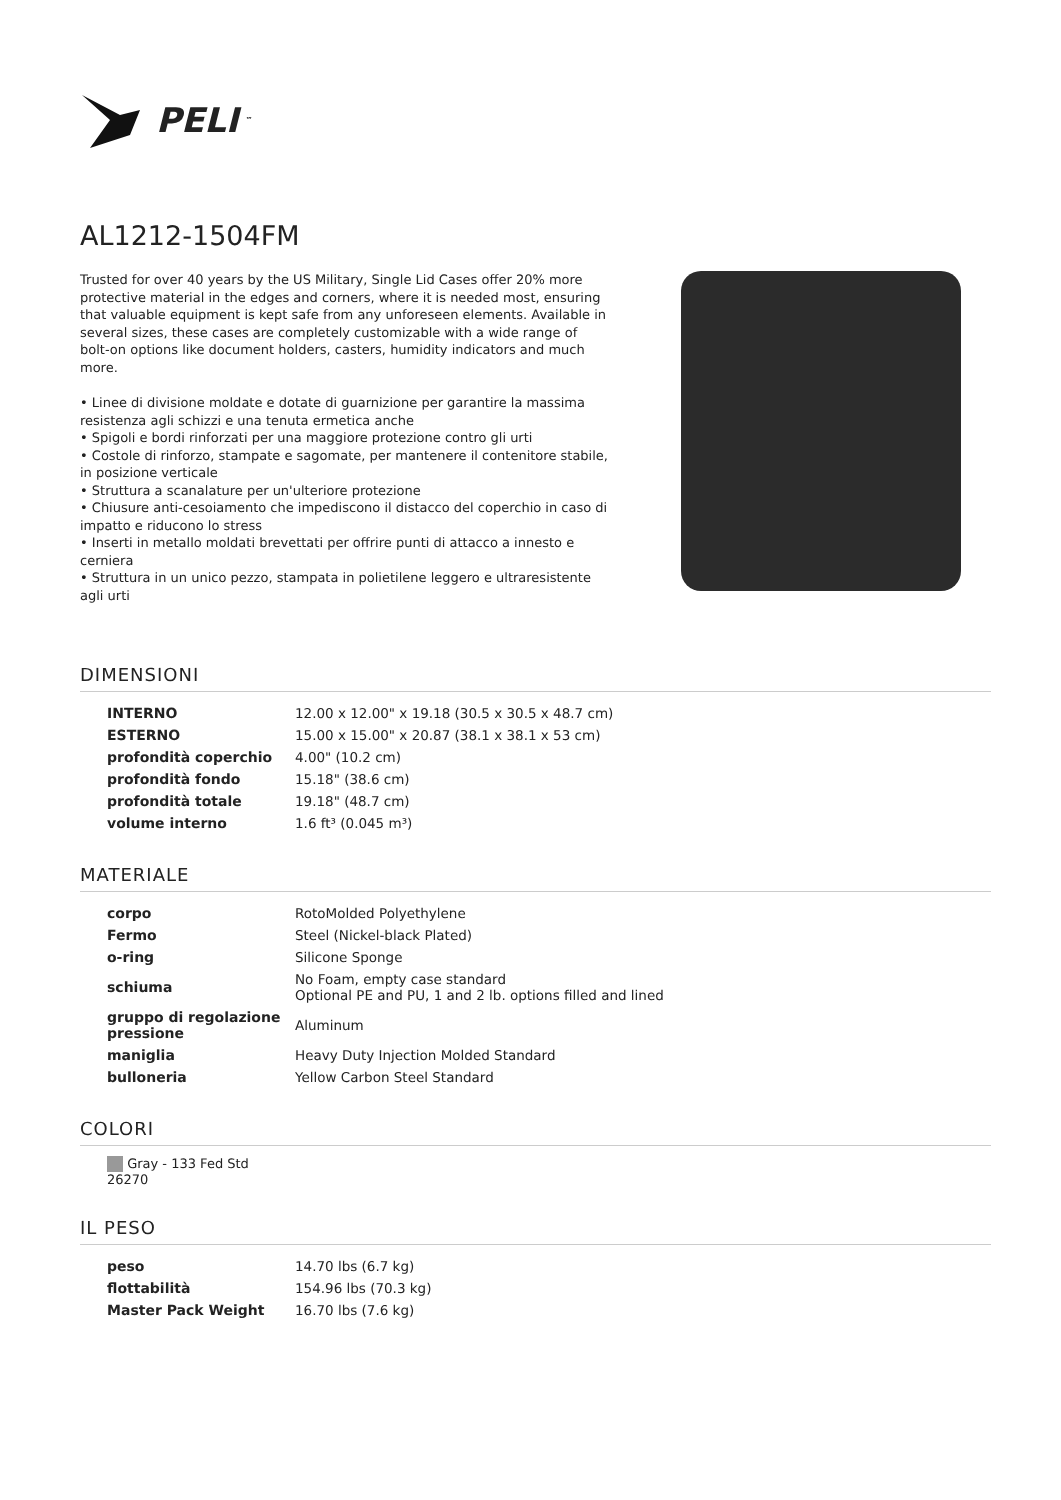PELI<sup>™</sup>
AL1212-1504FM
Trusted for over 40 years by the US Military, Single Lid Cases offer 20% more protective material in the edges and corners, where it is needed most, ensuring that valuable equipment is kept safe from any unforeseen elements. Available in several sizes, these cases are completely customizable with a wide range of bolt-on options like document holders, casters, humidity indicators and much more.
• Linee di divisione moldate e dotate di guarnizione per garantire la massima resistenza agli schizzi e una tenuta ermetica anche
• Spigoli e bordi rinforzati per una maggiore protezione contro gli urti
• Costole di rinforzo, stampate e sagomate, per mantenere il contenitore stabile, in posizione verticale
• Struttura a scanalature per un'ulteriore protezione
• Chiusure anti-cesoiamento che impediscono il distacco del coperchio in caso di impatto e riducono lo stress
• Inserti in metallo moldati brevettati per offrire punti di attacco a innesto e cerniera
• Struttura in un unico pezzo, stampata in polietilene leggero e ultraresistente agli urti
DIMENSIONI
| INTERNO | 12.00 x 12.00" x 19.18 (30.5 x 30.5 x 48.7 cm) |
| ESTERNO | 15.00 x 15.00" x 20.87 (38.1 x 38.1 x 53 cm) |
| profondità coperchio | 4.00" (10.2 cm) |
| profondità fondo | 15.18" (38.6 cm) |
| profondità totale | 19.18" (48.7 cm) |
| volume interno | 1.6 ft³ (0.045 m³) |
MATERIALE
| corpo | RotoMolded Polyethylene |
| Fermo | Steel (Nickel-black Plated) |
| o-ring | Silicone Sponge |
| schiuma | No Foam, empty case standard Optional PE and PU, 1 and 2 lb. options filled and lined |
| gruppo di regolazione pressione | Aluminum |
| maniglia | Heavy Duty Injection Molded Standard |
| bulloneria | Yellow Carbon Steel Standard |
COLORI
Gray - 133 Fed Std 26270
IL PESO
| peso | 14.70 lbs (6.7 kg) |
| flottabilità | 154.96 lbs (70.3 kg) |
| Master Pack Weight | 16.70 lbs (7.6 kg) |